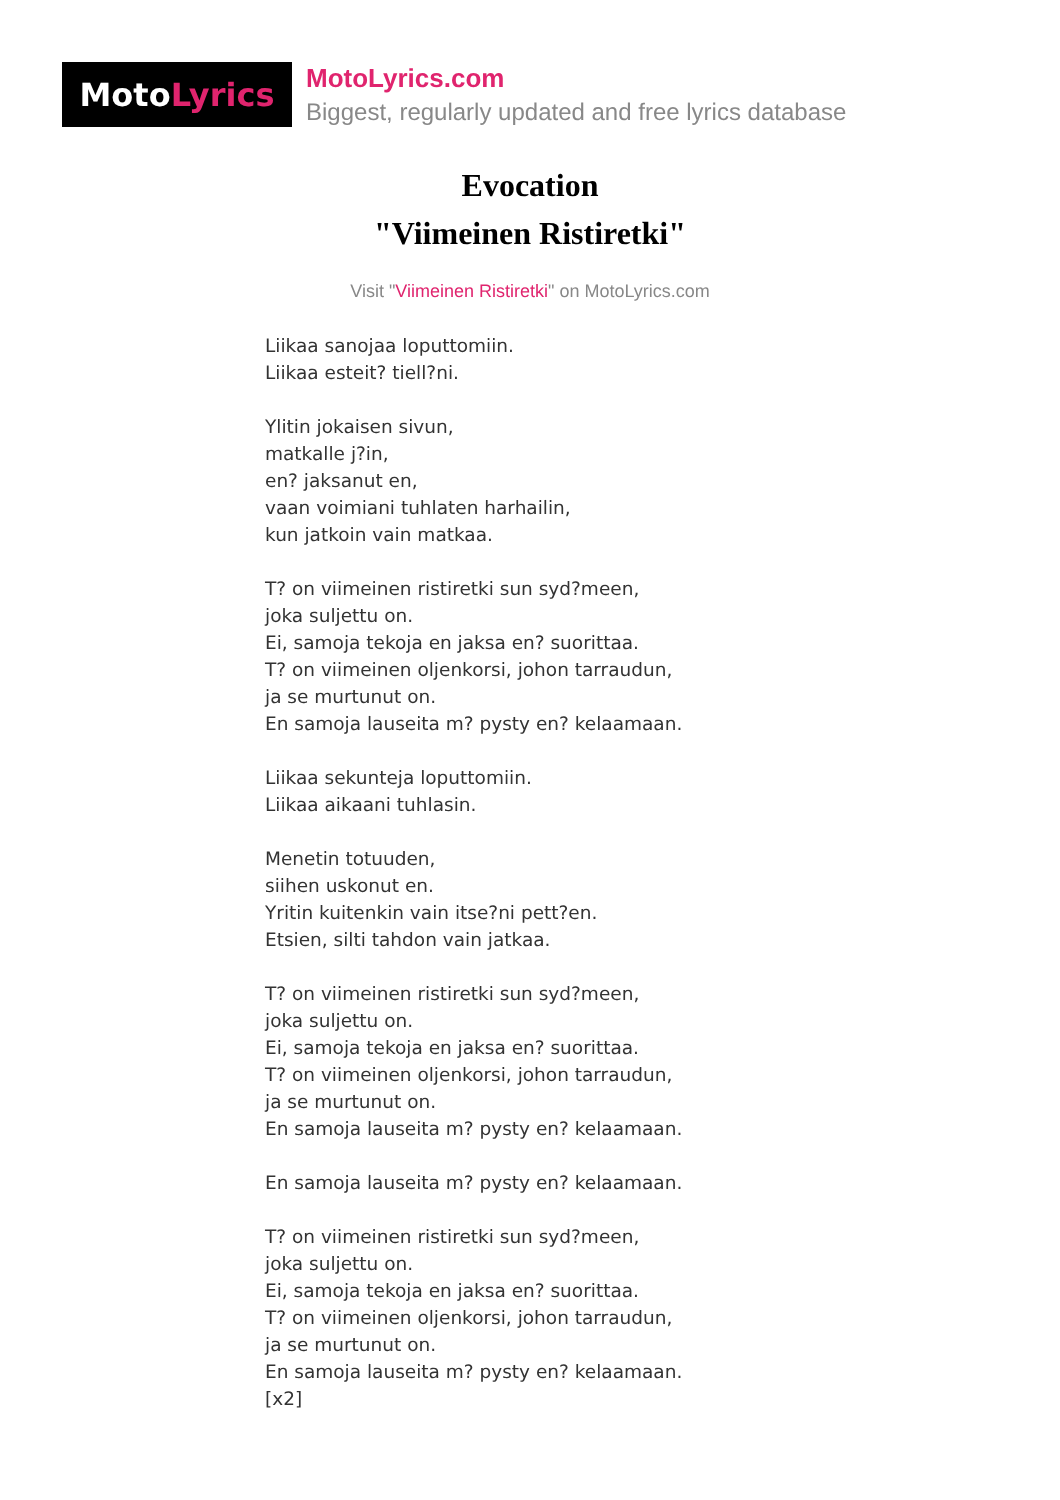Moto Lyrics
MotoLyrics.com
Biggest, regularly updated and free lyrics database
Evocation
"Viimeinen Ristiretki"
Visit "Viimeinen Ristiretki" on MotoLyrics.com
Liikaa sanojaa loputtomiin.
Liikaa esteit? tiell?ni.
Ylitin jokaisen sivun,
matkalle j?in,
en? jaksanut en,
vaan voimiani tuhlaten harhailin,
kun jatkoin vain matkaa.
T? on viimeinen ristiretki sun syd?meen,
joka suljettu on.
Ei, samoja tekoja en jaksa en? suorittaa.
T? on viimeinen oljenkorsi, johon tarraudun,
ja se murtunut on.
En samoja lauseita m? pysty en? kelaamaan.
Liikaa sekunteja loputtomiin.
Liikaa aikaani tuhlasin.
Menetin totuuden,
siihen uskonut en.
Yritin kuitenkin vain itse?ni pett?en.
Etsien, silti tahdon vain jatkaa.
T? on viimeinen ristiretki sun syd?meen,
joka suljettu on.
Ei, samoja tekoja en jaksa en? suorittaa.
T? on viimeinen oljenkorsi, johon tarraudun,
ja se murtunut on.
En samoja lauseita m? pysty en? kelaamaan.
En samoja lauseita m? pysty en? kelaamaan.
T? on viimeinen ristiretki sun syd?meen,
joka suljettu on.
Ei, samoja tekoja en jaksa en? suorittaa.
T? on viimeinen oljenkorsi, johon tarraudun,
ja se murtunut on.
En samoja lauseita m? pysty en? kelaamaan.
[x2]